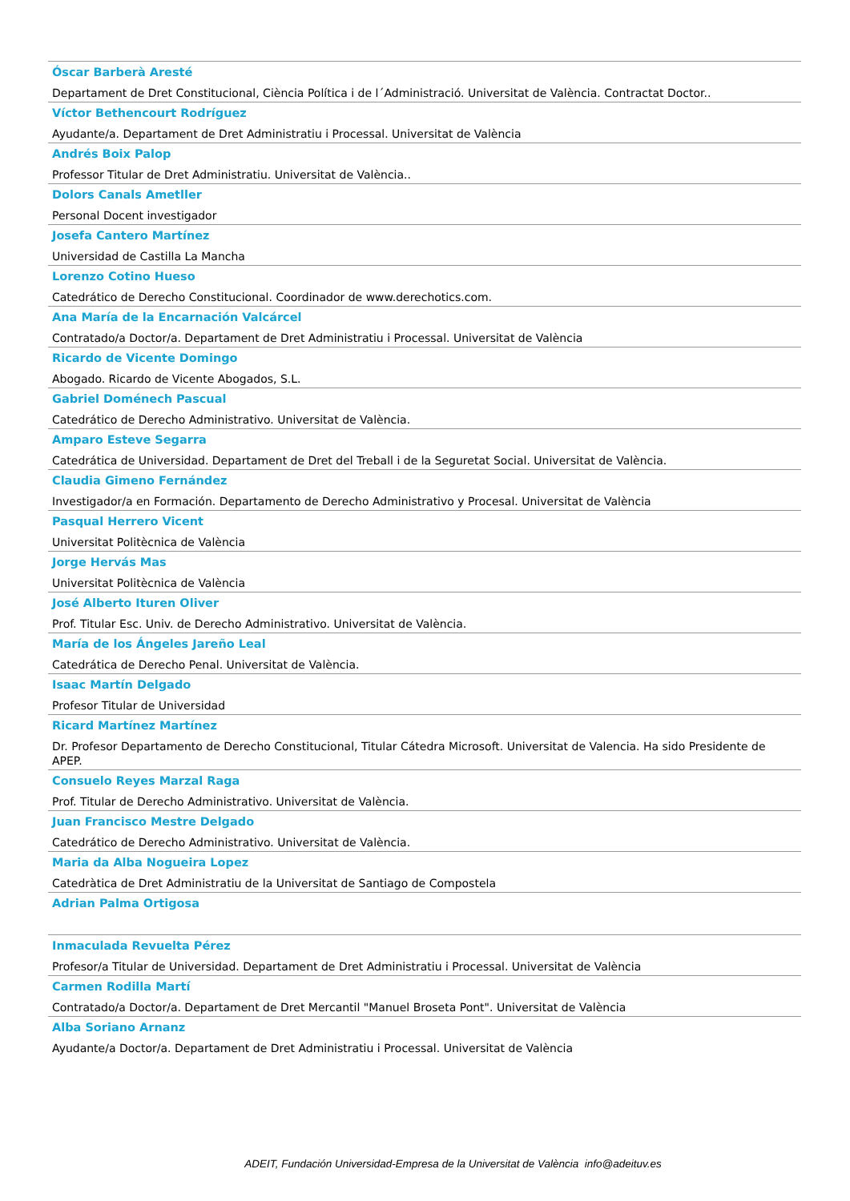Óscar Barberà Aresté
Departament de Dret Constitucional, Ciència Política i de l´Administració. Universitat de València. Contractat Doctor..
Víctor Bethencourt Rodríguez
Ayudante/a. Departament de Dret Administratiu i Processal. Universitat de València
Andrés Boix Palop
Professor Titular de Dret Administratiu. Universitat de València..
Dolors Canals Ametller
Personal Docent investigador
Josefa Cantero Martínez
Universidad de Castilla La Mancha
Lorenzo Cotino Hueso
Catedrático de Derecho Constitucional. Coordinador de www.derechotics.com.
Ana María de la Encarnación Valcárcel
Contratado/a Doctor/a. Departament de Dret Administratiu i Processal. Universitat de València
Ricardo de Vicente Domingo
Abogado. Ricardo de Vicente Abogados, S.L.
Gabriel Doménech Pascual
Catedrático de Derecho Administrativo. Universitat de València.
Amparo Esteve Segarra
Catedrática de Universidad. Departament de Dret del Treball i de la Seguretat Social. Universitat de València.
Claudia Gimeno Fernández
Investigador/a en Formación. Departamento de Derecho Administrativo y Procesal. Universitat de València
Pasqual Herrero Vicent
Universitat Politècnica de València
Jorge Hervás Mas
Universitat Politècnica de València
José Alberto Ituren Oliver
Prof. Titular Esc. Univ. de Derecho Administrativo. Universitat de València.
María de los Ángeles Jareño Leal
Catedrática de Derecho Penal. Universitat de València.
Isaac Martín Delgado
Profesor Titular de Universidad
Ricard Martínez Martínez
Dr. Profesor Departamento de Derecho Constitucional, Titular Cátedra Microsoft. Universitat de Valencia. Ha sido Presidente de APEP.
Consuelo Reyes Marzal Raga
Prof. Titular de Derecho Administrativo. Universitat de València.
Juan Francisco Mestre Delgado
Catedrático de Derecho Administrativo. Universitat de València.
Maria da Alba Nogueira Lopez
Catedràtica de Dret Administratiu de la Universitat de Santiago de Compostela
Adrian Palma Ortigosa
Inmaculada Revuelta Pérez
Profesor/a Titular de Universidad. Departament de Dret Administratiu i Processal. Universitat de València
Carmen Rodilla Martí
Contratado/a Doctor/a. Departament de Dret Mercantil "Manuel Broseta Pont". Universitat de València
Alba Soriano Arnanz
Ayudante/a Doctor/a. Departament de Dret Administratiu i Processal. Universitat de València
ADEIT, Fundación Universidad-Empresa de la Universitat de València info@adeituv.es